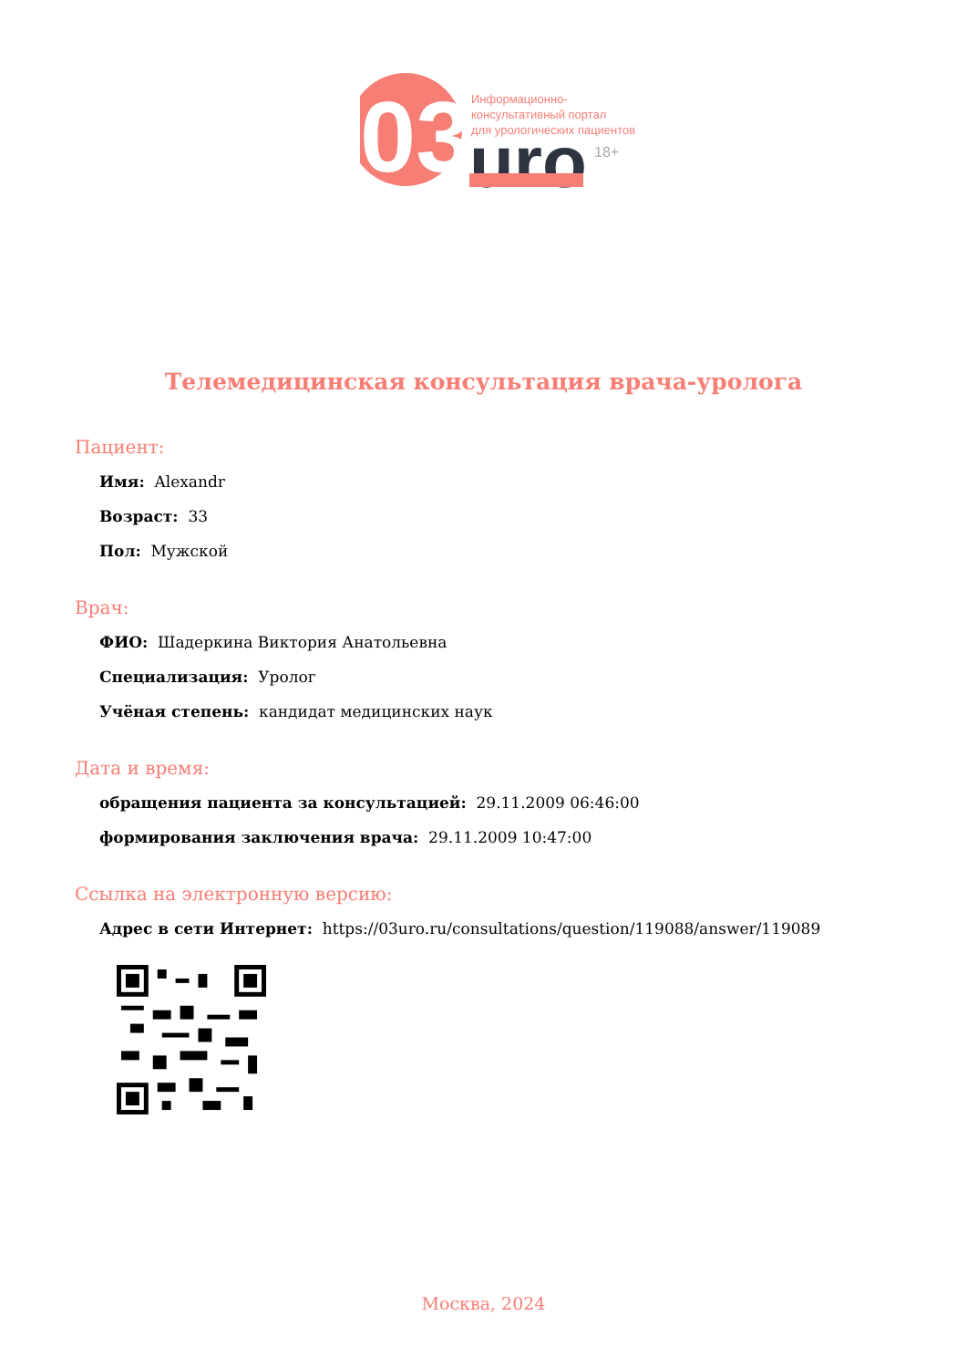03
uro
18+
Информационно-
консультативный портал
для урологических пациентов
Телемедицинская консультация врача-уролога
Пациент:
Имя: Alexandr
Возраст: 33
Пол: Мужской
Врач:
ФИО: Шадеркина Виктория Анатольевна
Специализация: Уролог
Учёная степень: кандидат медицинских наук
Дата и время:
обращения пациента за консультацией: 29.11.2009 06:46:00
формирования заключения врача: 29.11.2009 10:47:00
Ссылка на электронную версию:
Адрес в сети Интернет: https://03uro.ru/consultations/question/119088/answer/119089
Москва, 2024